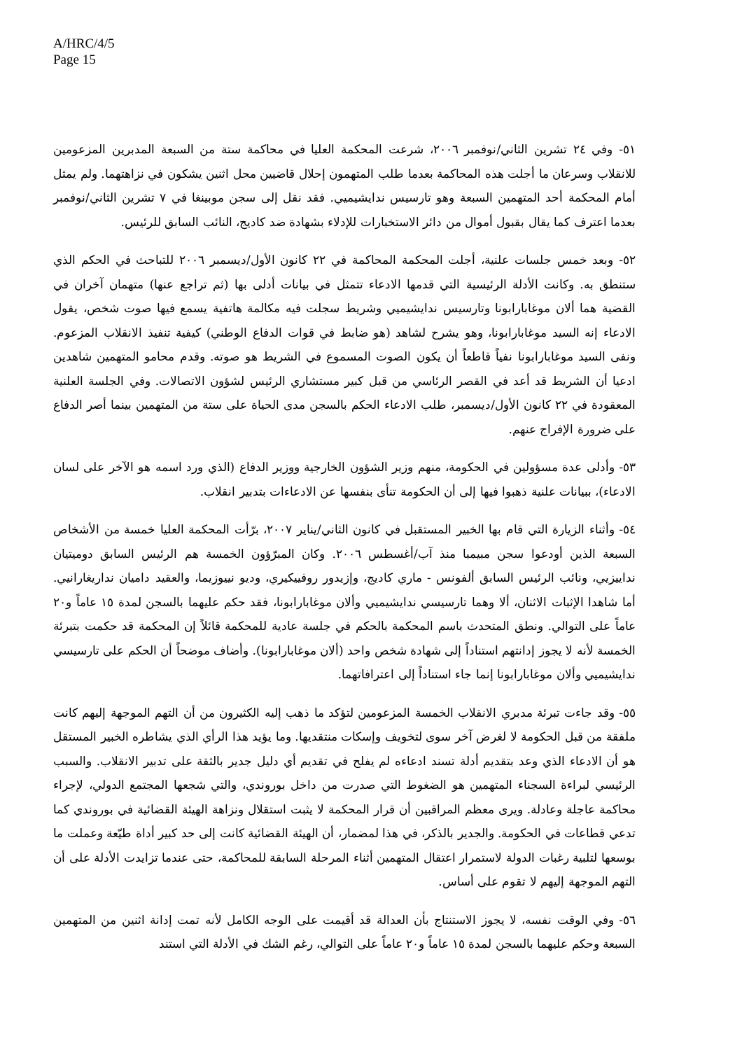A/HRC/4/5
Page 15
٥١- وفي ٢٤ تشرين الثاني/نوفمبر ٢٠٠٦، شرعت المحكمة العليا في محاكمة ستة من السبعة المدبرين المزعومين للانقلاب وسرعان ما أجلت هذه المحاكمة بعدما طلب المتهمون إحلال قاضيين محل اثنين يشكون في نزاهتهما. ولم يمثل أمام المحكمة أحد المتهمين السبعة وهو تارسيس ندايشيميي. فقد نقل إلى سجن موبينغا في ٧ تشرين الثاني/نوفمبر بعدما اعترف كما يقال بقبول أموال من دائر الاستخبارات للإدلاء بشهادة ضد كاديج، النائب السابق للرئيس.
٥٢- وبعد خمس جلسات علنية، أجلت المحكمة المحاكمة في ٢٢ كانون الأول/ديسمبر ٢٠٠٦ للتباحث في الحكم الذي ستنطق به. وكانت الأدلة الرئيسية التي قدمها الادعاء تتمثل في بيانات أدلى بها (ثم تراجع عنها) متهمان آخران في القضية هما ألان موغابارابونا وتارسيس ندايشيميي وشريط سجلت فيه مكالمة هاتفية يسمع فيها صوت شخص، يقول الادعاء إنه السيد موغابارابونا، وهو يشرح لشاهد (هو ضابط في قوات الدفاع الوطني) كيفية تنفيذ الانقلاب المزعوم. ونفى السيد موغابارابونا نفياً قاطعاً أن يكون الصوت المسموع في الشريط هو صوته. وقدم محامو المتهمين شاهدين ادعيا أن الشريط قد أعد في القصر الرئاسي من قبل كبير مستشاري الرئيس لشؤون الاتصالات. وفي الجلسة العلنية المعقودة في ٢٢ كانون الأول/ديسمبر، طلب الادعاء الحكم بالسجن مدى الحياة على ستة من المتهمين بينما أصر الدفاع على ضرورة الإفراج عنهم.
٥٣- وأدلى عدة مسؤولين في الحكومة، منهم وزير الشؤون الخارجية ووزير الدفاع (الذي ورد اسمه هو الآخر على لسان الادعاء)، ببيانات علنية ذهبوا فيها إلى أن الحكومة تنأى بنفسها عن الادعاءات بتدبير انقلاب.
٥٤- وأثناء الزيارة التي قام بها الخبير المستقبل في كانون الثاني/يناير ٢٠٠٧، برّأت المحكمة العليا خمسة من الأشخاص السبعة الذين أودعوا سجن مبيمبا منذ آب/أغسطس ٢٠٠٦. وكان المبرّؤون الخمسة هم الرئيس السابق دوميتيان نداييزيي، ونائب الرئيس السابق ألفونس - ماري كاديج، وإزيدور روفييكيري، وديو نييوزيما، والعقيد داميان نداريغارانيي. أما شاهدا الإثبات الاثنان، ألا وهما تارسيسي ندايشيميي وألان موغابارابونا، فقد حكم عليهما بالسجن لمدة ١٥ عاماً و٢٠ عاماً على التوالي. ونطق المتحدث باسم المحكمة بالحكم في جلسة عادية للمحكمة قائلاً إن المحكمة قد حكمت بتبرئة الخمسة لأنه لا يجوز إدانتهم استناداً إلى شهادة شخص واحد (ألان موغابارابونا). وأضاف موضحاً أن الحكم على تارسيسي ندايشيميي وألان موغابارابونا إنما جاء استناداً إلى اعترافاتهما.
٥٥- وقد جاءت تبرئة مدبري الانقلاب الخمسة المزعومين لتؤكد ما ذهب إليه الكثيرون من أن التهم الموجهة إليهم كانت ملفقة من قبل الحكومة لا لغرض آخر سوى لتخويف وإسكات منتقديها. وما يؤيد هذا الرأي الذي يشاطره الخبير المستقل هو أن الادعاء الذي وعد بتقديم أدلة تسند ادعاءه لم يفلح في تقديم أي دليل جدير بالثقة على تدبير الانقلاب. والسبب الرئيسي لبراءة السجناء المتهمين هو الضغوط التي صدرت من داخل بوروندي، والتي شجعها المجتمع الدولي، لإجراء محاكمة عاجلة وعادلة. ويرى معظم المراقبين أن قرار المحكمة لا يثبت استقلال ونزاهة الهيئة القضائية في بوروندي كما تدعي قطاعات في الحكومة. والجدير بالذكر، في هذا لمضمار، أن الهيئة القضائية كانت إلى حد كبير أداة طيّعة وعملت ما بوسعها لتلبية رغبات الدولة لاستمرار اعتقال المتهمين أثناء المرحلة السابقة للمحاكمة، حتى عندما تزايدت الأدلة على أن التهم الموجهة إليهم لا تقوم على أساس.
٥٦- وفي الوقت نفسه، لا يجوز الاستنتاج بأن العدالة قد أقيمت على الوجه الكامل لأنه تمت إدانة اثنين من المتهمين السبعة وحكم عليهما بالسجن لمدة ١٥ عاماً و٢٠ عاماً على التوالي، رغم الشك في الأدلة التي استند